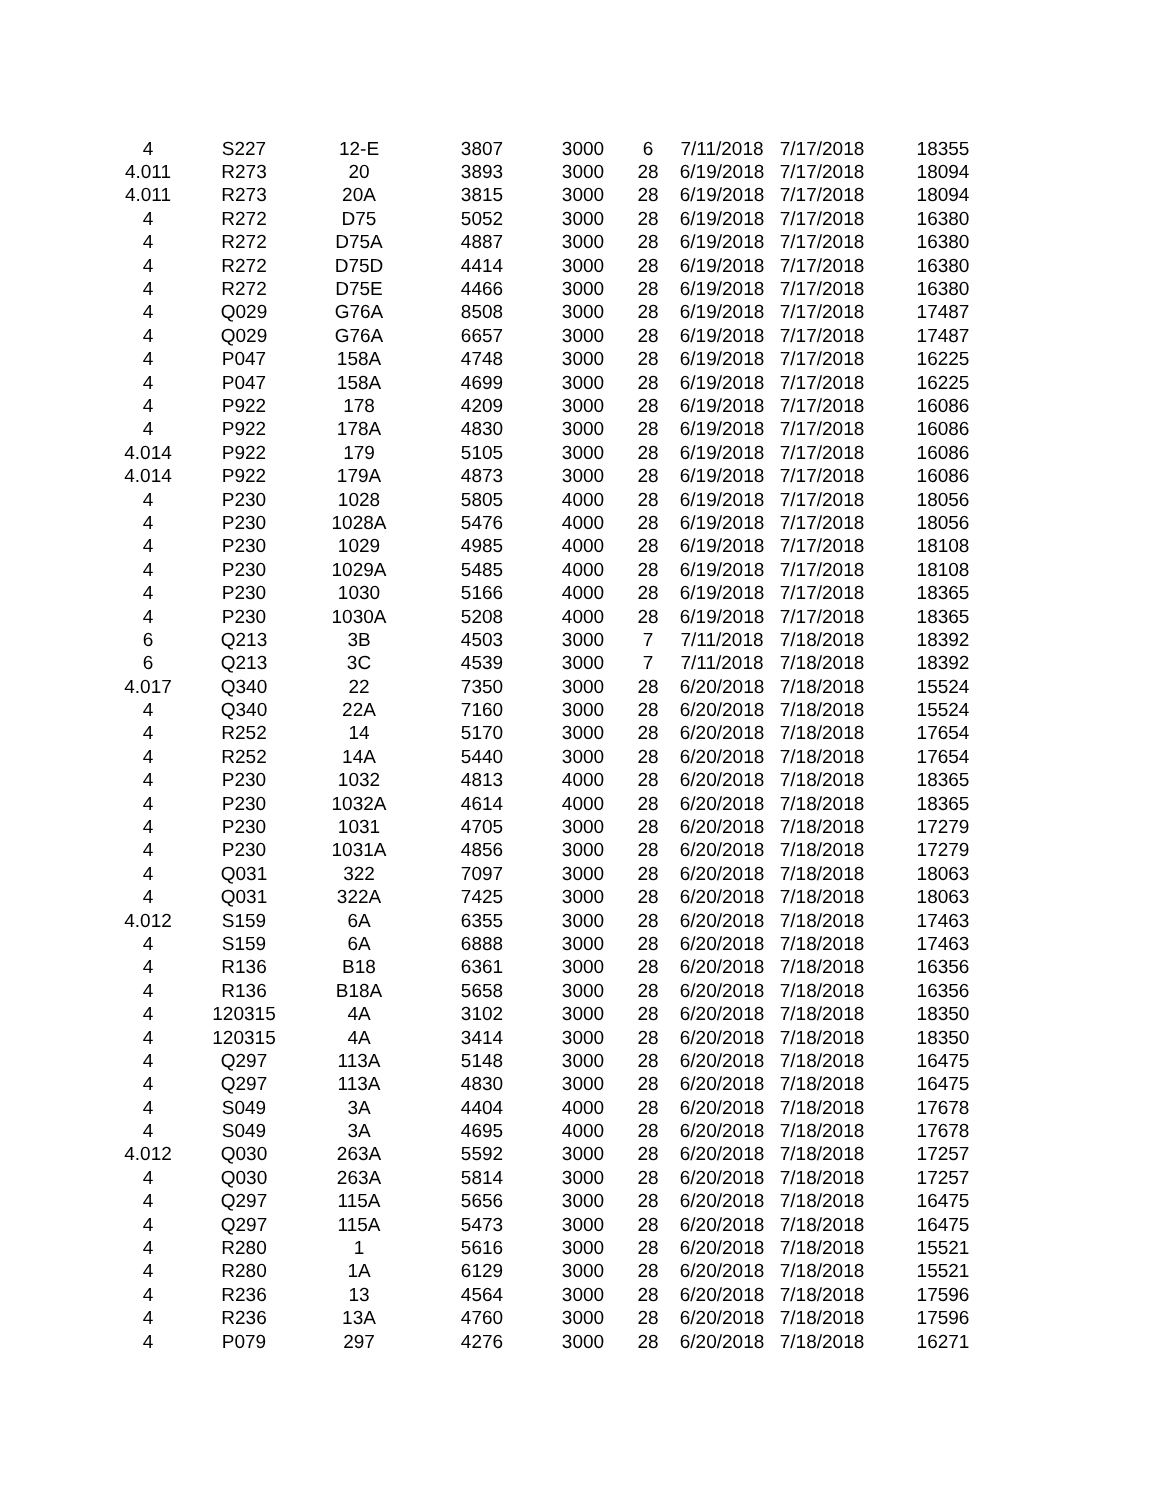| 4 | S227 | 12-E | 3807 | 3000 | 6 | 7/11/2018 | 7/17/2018 | 18355 |
| 4.011 | R273 | 20 | 3893 | 3000 | 28 | 6/19/2018 | 7/17/2018 | 18094 |
| 4.011 | R273 | 20A | 3815 | 3000 | 28 | 6/19/2018 | 7/17/2018 | 18094 |
| 4 | R272 | D75 | 5052 | 3000 | 28 | 6/19/2018 | 7/17/2018 | 16380 |
| 4 | R272 | D75A | 4887 | 3000 | 28 | 6/19/2018 | 7/17/2018 | 16380 |
| 4 | R272 | D75D | 4414 | 3000 | 28 | 6/19/2018 | 7/17/2018 | 16380 |
| 4 | R272 | D75E | 4466 | 3000 | 28 | 6/19/2018 | 7/17/2018 | 16380 |
| 4 | Q029 | G76A | 8508 | 3000 | 28 | 6/19/2018 | 7/17/2018 | 17487 |
| 4 | Q029 | G76A | 6657 | 3000 | 28 | 6/19/2018 | 7/17/2018 | 17487 |
| 4 | P047 | 158A | 4748 | 3000 | 28 | 6/19/2018 | 7/17/2018 | 16225 |
| 4 | P047 | 158A | 4699 | 3000 | 28 | 6/19/2018 | 7/17/2018 | 16225 |
| 4 | P922 | 178 | 4209 | 3000 | 28 | 6/19/2018 | 7/17/2018 | 16086 |
| 4 | P922 | 178A | 4830 | 3000 | 28 | 6/19/2018 | 7/17/2018 | 16086 |
| 4.014 | P922 | 179 | 5105 | 3000 | 28 | 6/19/2018 | 7/17/2018 | 16086 |
| 4.014 | P922 | 179A | 4873 | 3000 | 28 | 6/19/2018 | 7/17/2018 | 16086 |
| 4 | P230 | 1028 | 5805 | 4000 | 28 | 6/19/2018 | 7/17/2018 | 18056 |
| 4 | P230 | 1028A | 5476 | 4000 | 28 | 6/19/2018 | 7/17/2018 | 18056 |
| 4 | P230 | 1029 | 4985 | 4000 | 28 | 6/19/2018 | 7/17/2018 | 18108 |
| 4 | P230 | 1029A | 5485 | 4000 | 28 | 6/19/2018 | 7/17/2018 | 18108 |
| 4 | P230 | 1030 | 5166 | 4000 | 28 | 6/19/2018 | 7/17/2018 | 18365 |
| 4 | P230 | 1030A | 5208 | 4000 | 28 | 6/19/2018 | 7/17/2018 | 18365 |
| 6 | Q213 | 3B | 4503 | 3000 | 7 | 7/11/2018 | 7/18/2018 | 18392 |
| 6 | Q213 | 3C | 4539 | 3000 | 7 | 7/11/2018 | 7/18/2018 | 18392 |
| 4.017 | Q340 | 22 | 7350 | 3000 | 28 | 6/20/2018 | 7/18/2018 | 15524 |
| 4 | Q340 | 22A | 7160 | 3000 | 28 | 6/20/2018 | 7/18/2018 | 15524 |
| 4 | R252 | 14 | 5170 | 3000 | 28 | 6/20/2018 | 7/18/2018 | 17654 |
| 4 | R252 | 14A | 5440 | 3000 | 28 | 6/20/2018 | 7/18/2018 | 17654 |
| 4 | P230 | 1032 | 4813 | 4000 | 28 | 6/20/2018 | 7/18/2018 | 18365 |
| 4 | P230 | 1032A | 4614 | 4000 | 28 | 6/20/2018 | 7/18/2018 | 18365 |
| 4 | P230 | 1031 | 4705 | 3000 | 28 | 6/20/2018 | 7/18/2018 | 17279 |
| 4 | P230 | 1031A | 4856 | 3000 | 28 | 6/20/2018 | 7/18/2018 | 17279 |
| 4 | Q031 | 322 | 7097 | 3000 | 28 | 6/20/2018 | 7/18/2018 | 18063 |
| 4 | Q031 | 322A | 7425 | 3000 | 28 | 6/20/2018 | 7/18/2018 | 18063 |
| 4.012 | S159 | 6A | 6355 | 3000 | 28 | 6/20/2018 | 7/18/2018 | 17463 |
| 4 | S159 | 6A | 6888 | 3000 | 28 | 6/20/2018 | 7/18/2018 | 17463 |
| 4 | R136 | B18 | 6361 | 3000 | 28 | 6/20/2018 | 7/18/2018 | 16356 |
| 4 | R136 | B18A | 5658 | 3000 | 28 | 6/20/2018 | 7/18/2018 | 16356 |
| 4 | 120315 | 4A | 3102 | 3000 | 28 | 6/20/2018 | 7/18/2018 | 18350 |
| 4 | 120315 | 4A | 3414 | 3000 | 28 | 6/20/2018 | 7/18/2018 | 18350 |
| 4 | Q297 | 113A | 5148 | 3000 | 28 | 6/20/2018 | 7/18/2018 | 16475 |
| 4 | Q297 | 113A | 4830 | 3000 | 28 | 6/20/2018 | 7/18/2018 | 16475 |
| 4 | S049 | 3A | 4404 | 4000 | 28 | 6/20/2018 | 7/18/2018 | 17678 |
| 4 | S049 | 3A | 4695 | 4000 | 28 | 6/20/2018 | 7/18/2018 | 17678 |
| 4.012 | Q030 | 263A | 5592 | 3000 | 28 | 6/20/2018 | 7/18/2018 | 17257 |
| 4 | Q030 | 263A | 5814 | 3000 | 28 | 6/20/2018 | 7/18/2018 | 17257 |
| 4 | Q297 | 115A | 5656 | 3000 | 28 | 6/20/2018 | 7/18/2018 | 16475 |
| 4 | Q297 | 115A | 5473 | 3000 | 28 | 6/20/2018 | 7/18/2018 | 16475 |
| 4 | R280 | 1 | 5616 | 3000 | 28 | 6/20/2018 | 7/18/2018 | 15521 |
| 4 | R280 | 1A | 6129 | 3000 | 28 | 6/20/2018 | 7/18/2018 | 15521 |
| 4 | R236 | 13 | 4564 | 3000 | 28 | 6/20/2018 | 7/18/2018 | 17596 |
| 4 | R236 | 13A | 4760 | 3000 | 28 | 6/20/2018 | 7/18/2018 | 17596 |
| 4 | P079 | 297 | 4276 | 3000 | 28 | 6/20/2018 | 7/18/2018 | 16271 |